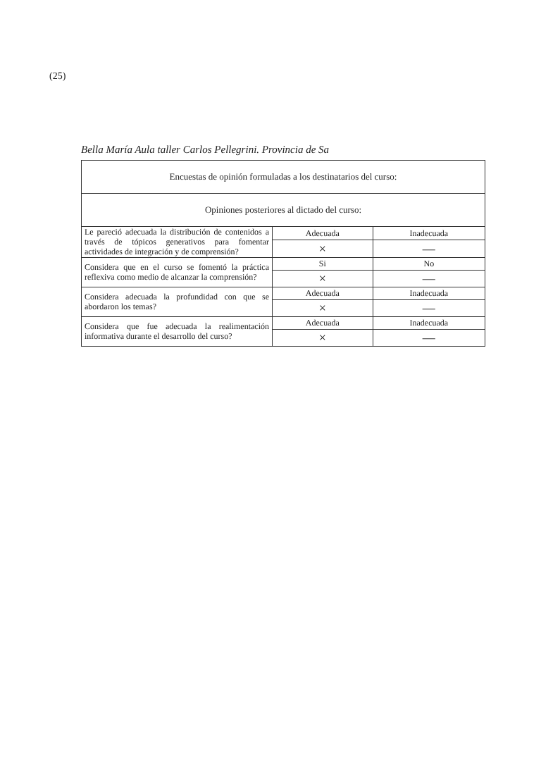(25)
Bella María Aula taller Carlos Pellegrini. Provincia de Sa
| Encuestas de opinión formuladas a los destinatarios del curso: | | |
| --- | --- | --- |
| Opiniones posteriores al dictado del curso: | | |
| Le pareció adecuada la distribución de contenidos a través de tópicos generativos para fomentar actividades de integración y de comprensión? | Adecuada | Inadecuada |
| | × | — |
| Considera que en el curso se fomentó la práctica reflexiva como medio de alcanzar la comprensión? | Si | No |
| | × | — |
| Considera adecuada la profundidad con que se abordaron los temas? | Adecuada | Inadecuada |
| | × | — |
| Considera que fue adecuada la realimentación informativa durante el desarrollo del curso? | Adecuada | Inadecuada |
| | × | — |